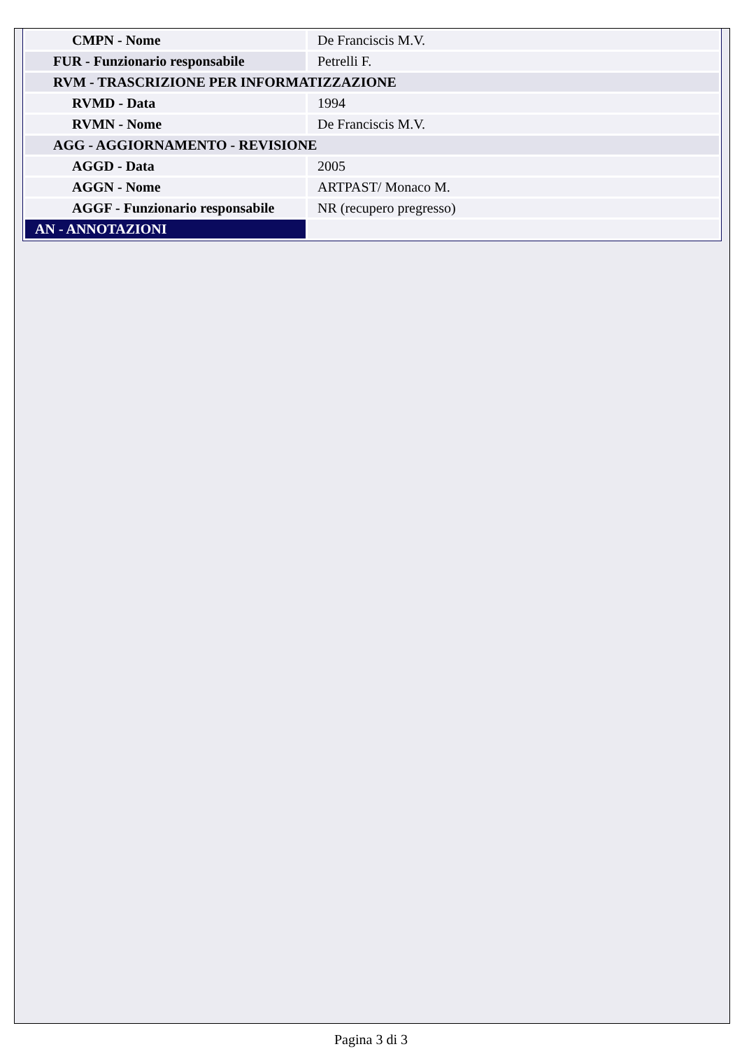| CMPN - Nome | De Franciscis M.V. |
| FUR - Funzionario responsabile | Petrelli F. |
| RVM - TRASCRIZIONE PER INFORMATIZZAZIONE | |
| RVMD - Data | 1994 |
| RVMN - Nome | De Franciscis M.V. |
| AGG - AGGIORNAMENTO - REVISIONE | |
| AGGD - Data | 2005 |
| AGGN - Nome | ARTPAST/ Monaco M. |
| AGGF - Funzionario responsabile | NR (recupero pregresso) |
| AN - ANNOTAZIONI | |
Pagina 3 di 3